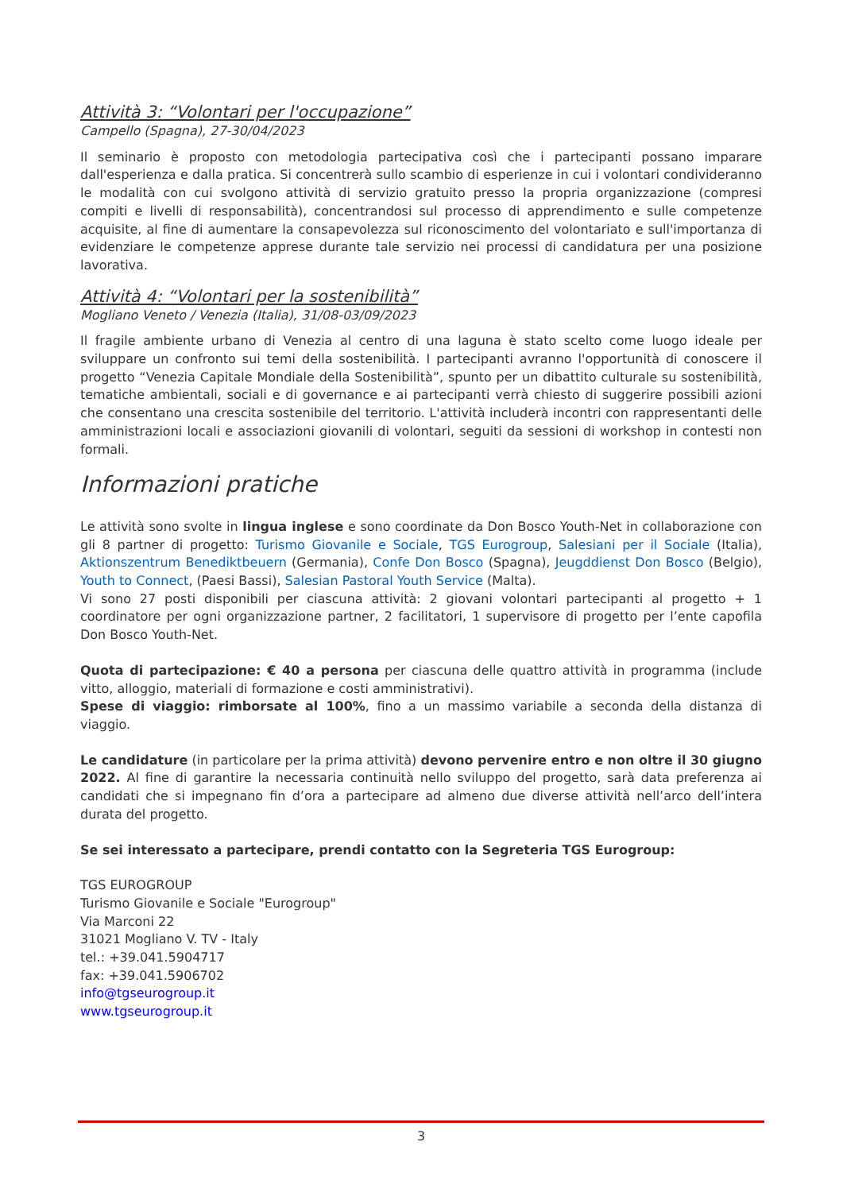Attività 3: “Volontari per l'occupazione”
Campello (Spagna), 27-30/04/2023
Il seminario è proposto con metodologia partecipativa così che i partecipanti possano imparare dall'esperienza e dalla pratica. Si concentrerà sullo scambio di esperienze in cui i volontari condivideranno le modalità con cui svolgono attività di servizio gratuito presso la propria organizzazione (compresi compiti e livelli di responsabilità), concentrandosi sul processo di apprendimento e sulle competenze acquisite, al fine di aumentare la consapevolezza sul riconoscimento del volontariato e sull'importanza di evidenziare le competenze apprese durante tale servizio nei processi di candidatura per una posizione lavorativa.
Attività 4: “Volontari per la sostenibilità”
Mogliano Veneto / Venezia (Italia), 31/08-03/09/2023
Il fragile ambiente urbano di Venezia al centro di una laguna è stato scelto come luogo ideale per sviluppare un confronto sui temi della sostenibilità. I partecipanti avranno l'opportunità di conoscere il progetto “Venezia Capitale Mondiale della Sostenibilità”, spunto per un dibattito culturale su sostenibilità, tematiche ambientali, sociali e di governance e ai partecipanti verrà chiesto di suggerire possibili azioni che consentano una crescita sostenibile del territorio. L'attività includerà incontri con rappresentanti delle amministrazioni locali e associazioni giovanili di volontari, seguiti da sessioni di workshop in contesti non formali.
Informazioni pratiche
Le attività sono svolte in lingua inglese e sono coordinate da Don Bosco Youth-Net in collaborazione con gli 8 partner di progetto: Turismo Giovanile e Sociale, TGS Eurogroup, Salesiani per il Sociale (Italia), Aktionszentrum Benediktbeuern (Germania), Confe Don Bosco (Spagna), Jeugddienst Don Bosco (Belgio), Youth to Connect, (Paesi Bassi), Salesian Pastoral Youth Service (Malta).
Vi sono 27 posti disponibili per ciascuna attività: 2 giovani volontari partecipanti al progetto + 1 coordinatore per ogni organizzazione partner, 2 facilitatori, 1 supervisore di progetto per l’ente capofila Don Bosco Youth-Net.
Quota di partecipazione: € 40 a persona per ciascuna delle quattro attività in programma (include vitto, alloggio, materiali di formazione e costi amministrativi).
Spese di viaggio: rimborsate al 100%, fino a un massimo variabile a seconda della distanza di viaggio.
Le candidature (in particolare per la prima attività) devono pervenire entro e non oltre il 30 giugno 2022. Al fine di garantire la necessaria continuità nello sviluppo del progetto, sarà data preferenza ai candidati che si impegnano fin d’ora a partecipare ad almeno due diverse attività nell’arco dell’intera durata del progetto.
Se sei interessato a partecipare, prendi contatto con la Segreteria TGS Eurogroup:
TGS EUROGROUP
Turismo Giovanile e Sociale "Eurogroup"
Via Marconi 22
31021 Mogliano V. TV - Italy
tel.: +39.041.5904717
fax: +39.041.5906702
info@tgseurogroup.it
www.tgseurogroup.it
3